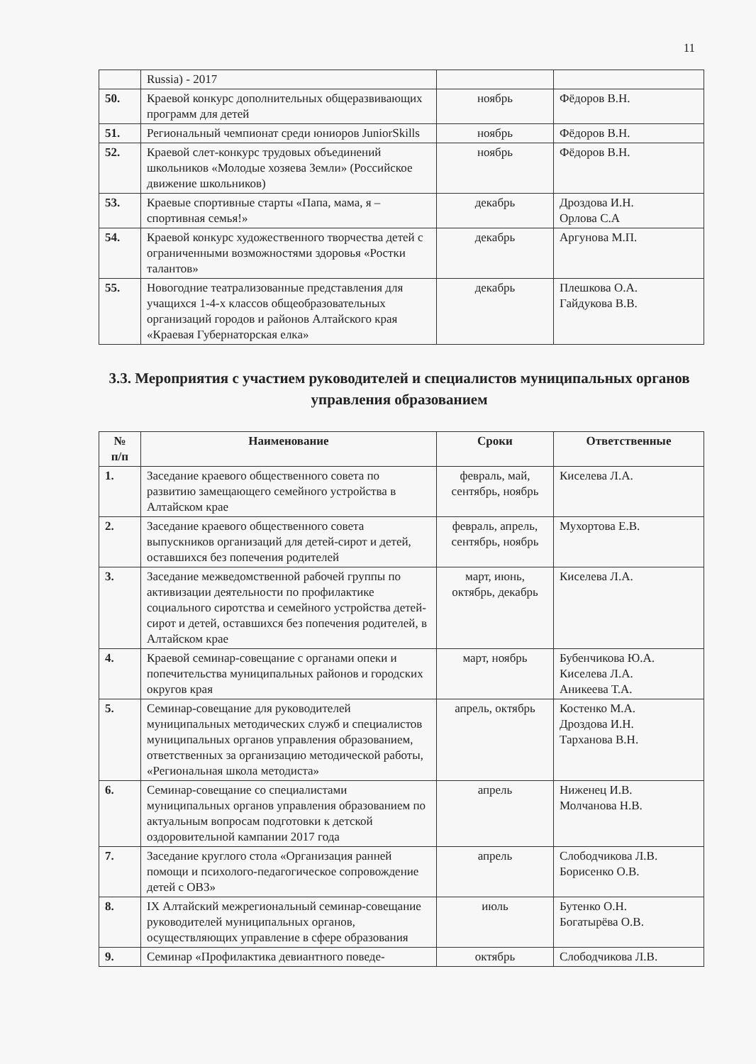11
| | Russia) - 2017 | | |
| 50. | Краевой конкурс дополнительных общеразвивающих программ для детей | ноябрь | Фёдоров В.Н. |
| 51. | Региональный чемпионат среди юниоров JuniorSkills | ноябрь | Фёдоров В.Н. |
| 52. | Краевой слет-конкурс трудовых объединений школьников «Молодые хозяева Земли» (Российское движение школьников) | ноябрь | Фёдоров В.Н. |
| 53. | Краевые спортивные старты «Папа, мама, я – спортивная семья!» | декабрь | Дроздова И.Н. Орлова С.А |
| 54. | Краевой конкурс художественного творчества детей с ограниченными возможностями здоровья «Ростки талантов» | декабрь | Аргунова М.П. |
| 55. | Новогодние театрализованные представления для учащихся 1-4-х классов общеобразовательных организаций городов и районов Алтайского края «Краевая Губернаторская елка» | декабрь | Плешкова О.А. Гайдукова В.В. |
3.3. Мероприятия с участием руководителей и специалистов муниципальных органов управления образованием
| № п/п | Наименование | Сроки | Ответственные |
| --- | --- | --- | --- |
| 1. | Заседание краевого общественного совета по развитию замещающего семейного устройства в Алтайском крае | февраль, май, сентябрь, ноябрь | Киселева Л.А. |
| 2. | Заседание краевого общественного совета выпускников организаций для детей-сирот и детей, оставшихся без попечения родителей | февраль, апрель, сентябрь, ноябрь | Мухортова Е.В. |
| 3. | Заседание межведомственной рабочей группы по активизации деятельности по профилактике социального сиротства и семейного устройства детей-сирот и детей, оставшихся без попечения родителей, в Алтайском крае | март, июнь, октябрь, декабрь | Киселева Л.А. |
| 4. | Краевой семинар-совещание с органами опеки и попечительства муниципальных районов и городских округов края | март, ноябрь | Бубенчикова Ю.А. Киселева Л.А. Аникеева Т.А. |
| 5. | Семинар-совещание для руководителей муниципальных методических служб и специалистов муниципальных органов управления образованием, ответственных за организацию методической работы, «Региональная школа методиста» | апрель, октябрь | Костенко М.А. Дроздова И.Н. Тарханова В.Н. |
| 6. | Семинар-совещание со специалистами муниципальных органов управления образованием по актуальным вопросам подготовки к детской оздоровительной кампании 2017 года | апрель | Ниженец И.В. Молчанова Н.В. |
| 7. | Заседание круглого стола «Организация ранней помощи и психолого-педагогическое сопровождение детей с ОВЗ» | апрель | Слободчикова Л.В. Борисенко О.В. |
| 8. | IX Алтайский межрегиональный семинар-совещание руководителей муниципальных органов, осуществляющих управление в сфере образования | июль | Бутенко О.Н. Богатырёва О.В. |
| 9. | Семинар «Профилактика девиантного поведе- | октябрь | Слободчикова Л.В. |